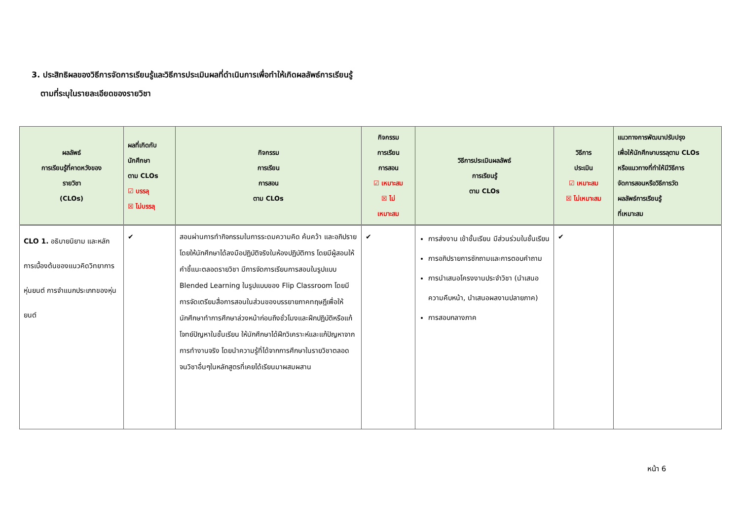3. ประสิทธิผลของวิธีการจัดการเรียนรู้และวิธีการประเมินผลที่ดำเนินการเพื่อทำให้เกิดผลลัพธ์การเรียนรู้
ตามที่ระบุในรายละเอียดของรายวิชา
| ผลลัพธ์ การเรียนรู้ที่คาดหวังของ รายวิชา (CLOs) | ผลที่เกิดกับ นักศึกษา ตาม CLOs ☑ บรรลุ ☒ ไม่บรรลุ | กิจกรรม การเรียน การสอน ตาม CLOs | กิจกรรม การเรียน การสอน ☑ เหมาะสม ☒ ไม่ เหมาะสม | วิธีการประเมินผลลัพธ์ การเรียนรู้ ตาม CLOs | วิธีการ ประเมิน ☑ เหมาะสม ☒ ไม่เหมาะสม | แนวทางการพัฒนาปรับปรุง เพื่อให้นักศึกษาบรรลุตาม CLOs หรือแนวทางที่ทำให้มีวิธีการ จัดการสอนหรือวิธีการวัด ผลลัพธ์การเรียนรู้ ที่เหมาะสม |
| --- | --- | --- | --- | --- | --- | --- |
| CLO 1. อธิบายนิยาม และหลักการเบื้องต้นของแนวคิดวิทยาการหุ่นยนต์ การจำแนกประเภทของหุ่นยนต์ | ✔ | สอนผ่านการทำกิจกรรมในการระดมความคิด ค้นคว้า และอภิปรายโดยให้นักศึกษาได้ลงมือปฏิบัติจริงในห้องปฏิบัติการ โดยมีผู้สอนให้คำชี้แนะตลอดรายวิชา มีการจัดการเรียนการสอนในรูปแบบ Blended Learning ในรูปแบบของ Flip Classroom โดยมีการจัดเตรียมสื่อการสอนในส่วนของบรรยายภาคทฤษฎีเพื่อให้นักศึกษาทำการศึกษาล่วงหน้าก่อนถึงชั่วโมงและฝึกปฏิบัติหรือแก้โจทย์ปัญหาในชั้นเรียน ให้นักศึกษาได้ฝึกวิเคราะห์และแก้ปัญหาจากการทำงานจริง โดยนำความรู้ที่ได้จากการศึกษาในรายวิชาตลอดจนวิชาอื่นๆในหลักสูตรที่เคยได้เรียนมาผสมผสาน | ✔ | การส่งงาน เข้าชั้นเรียน มีส่วนร่วมในชั้นเรียน การอภิปรายการซักถามและการตอบคำถาม การนำเสนอโครงงานประจำวิชา (นำเสนอความคืบหน้า, นำเสนอผลงานปลายภาค) การสอบกลางภาค | ✔ | |
หน้า 6